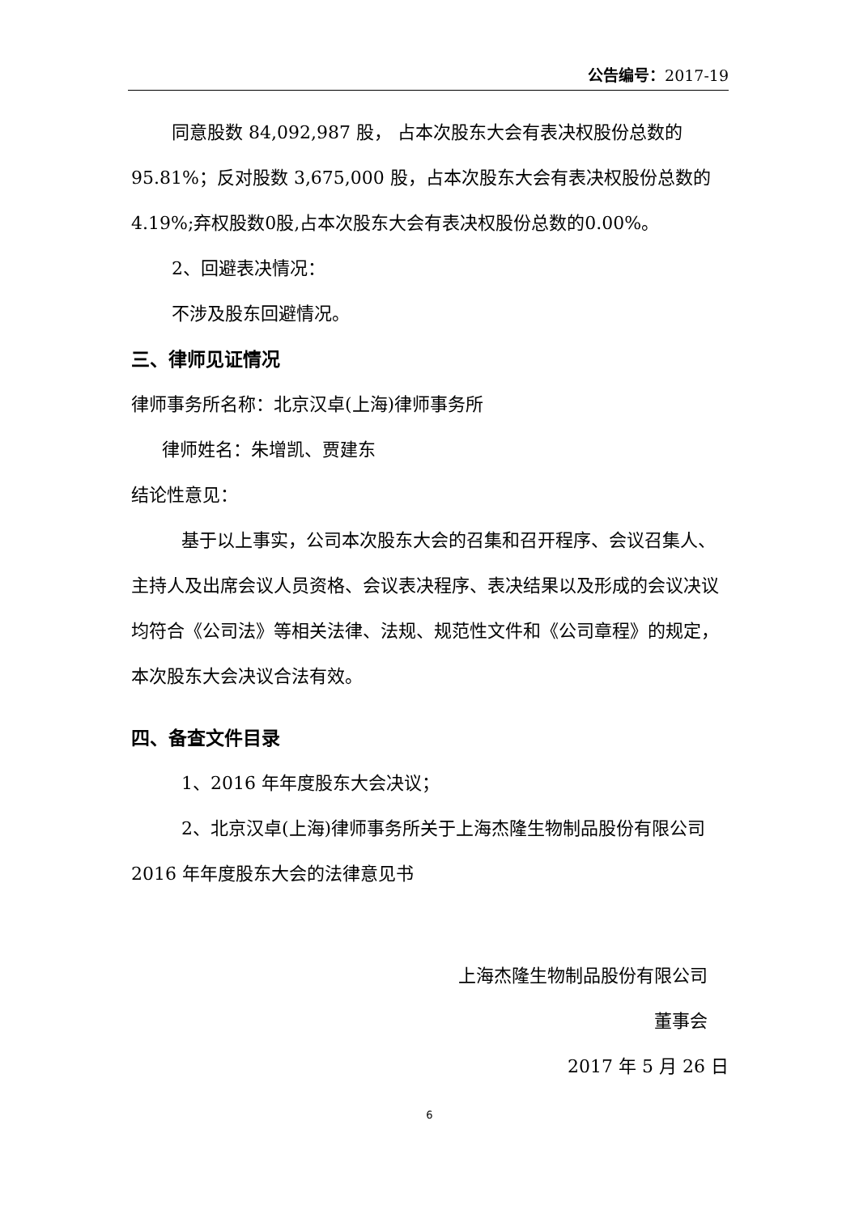公告编号：2017-19
同意股数 84,092,987 股， 占本次股东大会有表决权股份总数的95.81%；反对股数 3,675,000 股，占本次股东大会有表决权股份总数的4.19%;弃权股数0股,占本次股东大会有表决权股份总数的0.00%。
2、回避表决情况：
不涉及股东回避情况。
三、律师见证情况
律师事务所名称：北京汉卓(上海)律师事务所
律师姓名：朱增凯、贾建东
结论性意见：
基于以上事实，公司本次股东大会的召集和召开程序、会议召集人、主持人及出席会议人员资格、会议表决程序、表决结果以及形成的会议决议均符合《公司法》等相关法律、法规、规范性文件和《公司章程》的规定，本次股东大会决议合法有效。
四、备查文件目录
1、2016 年年度股东大会决议；
2、北京汉卓(上海)律师事务所关于上海杰隆生物制品股份有限公司 2016 年年度股东大会的法律意见书
上海杰隆生物制品股份有限公司
董事会
2017 年 5 月 26 日
6